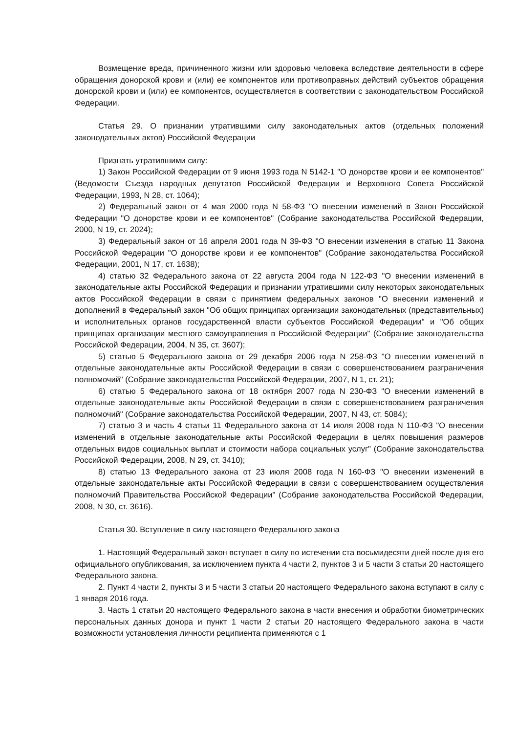Возмещение вреда, причиненного жизни или здоровью человека вследствие деятельности в сфере обращения донорской крови и (или) ее компонентов или противоправных действий субъектов обращения донорской крови и (или) ее компонентов, осуществляется в соответствии с законодательством Российской Федерации.
Статья 29. О признании утратившими силу законодательных актов (отдельных положений законодательных актов) Российской Федерации
Признать утратившими силу:
1) Закон Российской Федерации от 9 июня 1993 года N 5142-1 "О донорстве крови и ее компонентов" (Ведомости Съезда народных депутатов Российской Федерации и Верховного Совета Российской Федерации, 1993, N 28, ст. 1064);
2) Федеральный закон от 4 мая 2000 года N 58-ФЗ "О внесении изменений в Закон Российской Федерации "О донорстве крови и ее компонентов" (Собрание законодательства Российской Федерации, 2000, N 19, ст. 2024);
3) Федеральный закон от 16 апреля 2001 года N 39-ФЗ "О внесении изменения в статью 11 Закона Российской Федерации "О донорстве крови и ее компонентов" (Собрание законодательства Российской Федерации, 2001, N 17, ст. 1638);
4) статью 32 Федерального закона от 22 августа 2004 года N 122-ФЗ "О внесении изменений в законодательные акты Российской Федерации и признании утратившими силу некоторых законодательных актов Российской Федерации в связи с принятием федеральных законов "О внесении изменений и дополнений в Федеральный закон "Об общих принципах организации законодательных (представительных) и исполнительных органов государственной власти субъектов Российской Федерации" и "Об общих принципах организации местного самоуправления в Российской Федерации" (Собрание законодательства Российской Федерации, 2004, N 35, ст. 3607);
5) статью 5 Федерального закона от 29 декабря 2006 года N 258-ФЗ "О внесении изменений в отдельные законодательные акты Российской Федерации в связи с совершенствованием разграничения полномочий" (Собрание законодательства Российской Федерации, 2007, N 1, ст. 21);
6) статью 5 Федерального закона от 18 октября 2007 года N 230-ФЗ "О внесении изменений в отдельные законодательные акты Российской Федерации в связи с совершенствованием разграничения полномочий" (Собрание законодательства Российской Федерации, 2007, N 43, ст. 5084);
7) статью 3 и часть 4 статьи 11 Федерального закона от 14 июля 2008 года N 110-ФЗ "О внесении изменений в отдельные законодательные акты Российской Федерации в целях повышения размеров отдельных видов социальных выплат и стоимости набора социальных услуг" (Собрание законодательства Российской Федерации, 2008, N 29, ст. 3410);
8) статью 13 Федерального закона от 23 июля 2008 года N 160-ФЗ "О внесении изменений в отдельные законодательные акты Российской Федерации в связи с совершенствованием осуществления полномочий Правительства Российской Федерации" (Собрание законодательства Российской Федерации, 2008, N 30, ст. 3616).
Статья 30. Вступление в силу настоящего Федерального закона
1. Настоящий Федеральный закон вступает в силу по истечении ста восьмидесяти дней после дня его официального опубликования, за исключением пункта 4 части 2, пунктов 3 и 5 части 3 статьи 20 настоящего Федерального закона.
2. Пункт 4 части 2, пункты 3 и 5 части 3 статьи 20 настоящего Федерального закона вступают в силу с 1 января 2016 года.
3. Часть 1 статьи 20 настоящего Федерального закона в части внесения и обработки биометрических персональных данных донора и пункт 1 части 2 статьи 20 настоящего Федерального закона в части возможности установления личности реципиента применяются с 1